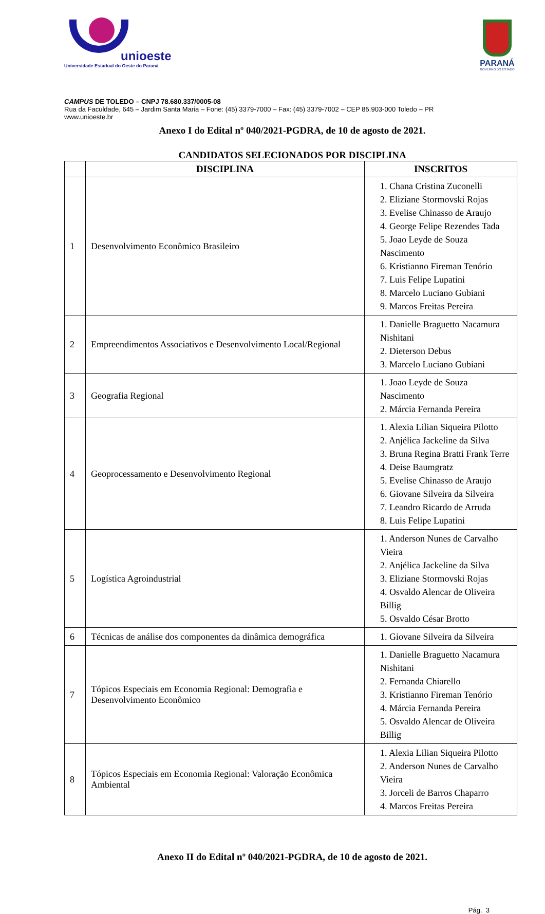unioeste
Universidade Estadual do Oeste do Paraná
PARANÁ
GOVERNO DO ESTADO
CAMPUS DE TOLEDO – CNPJ 78.680.337/0005-08
Rua da Faculdade, 645 – Jardim Santa Maria – Fone: (45) 3379-7000 – Fax: (45) 3379-7002 – CEP 85.903-000 Toledo – PR
www.unioeste.br
Anexo I do Edital nº 040/2021-PGDRA, de 10 de agosto de 2021.
CANDIDATOS SELECIONADOS POR DISCIPLINA
| | DISCIPLINA | INSCRITOS |
| --- | --- | --- |
| 1 | Desenvolvimento Econômico Brasileiro | 1. Chana Cristina Zuconelli 2. Eliziane Stormovski Rojas 3. Evelise Chinasso de Araujo 4. George Felipe Rezendes Tada 5. Joao Leyde de Souza Nascimento 6. Kristianno Fireman Tenório 7. Luis Felipe Lupatini 8. Marcelo Luciano Gubiani 9. Marcos Freitas Pereira |
| 2 | Empreendimentos Associativos e Desenvolvimento Local/Regional | 1. Danielle Braguetto Nacamura Nishitani 2. Dieterson Debus 3. Marcelo Luciano Gubiani |
| 3 | Geografia Regional | 1. Joao Leyde de Souza Nascimento 2. Márcia Fernanda Pereira |
| 4 | Geoprocessamento e Desenvolvimento Regional | 1. Alexia Lilian Siqueira Pilotto 2. Anjélica Jackeline da Silva 3. Bruna Regina Bratti Frank Terre 4. Deise Baumgratz 5. Evelise Chinasso de Araujo 6. Giovane Silveira da Silveira 7. Leandro Ricardo de Arruda 8. Luis Felipe Lupatini |
| 5 | Logística Agroindustrial | 1. Anderson Nunes de Carvalho Vieira 2. Anjélica Jackeline da Silva 3. Eliziane Stormovski Rojas 4. Osvaldo Alencar de Oliveira Billig 5. Osvaldo César Brotto |
| 6 | Técnicas de análise dos componentes da dinâmica demográfica | 1. Giovane Silveira da Silveira |
| 7 | Tópicos Especiais em Economia Regional: Demografia e Desenvolvimento Econômico | 1. Danielle Braguetto Nacamura Nishitani 2. Fernanda Chiarello 3. Kristianno Fireman Tenório 4. Márcia Fernanda Pereira 5. Osvaldo Alencar de Oliveira Billig |
| 8 | Tópicos Especiais em Economia Regional: Valoração Econômica Ambiental | 1. Alexia Lilian Siqueira Pilotto 2. Anderson Nunes de Carvalho Vieira 3. Jorceli de Barros Chaparro 4. Marcos Freitas Pereira |
Anexo II do Edital nº 040/2021-PGDRA, de 10 de agosto de 2021.
Pág. 3